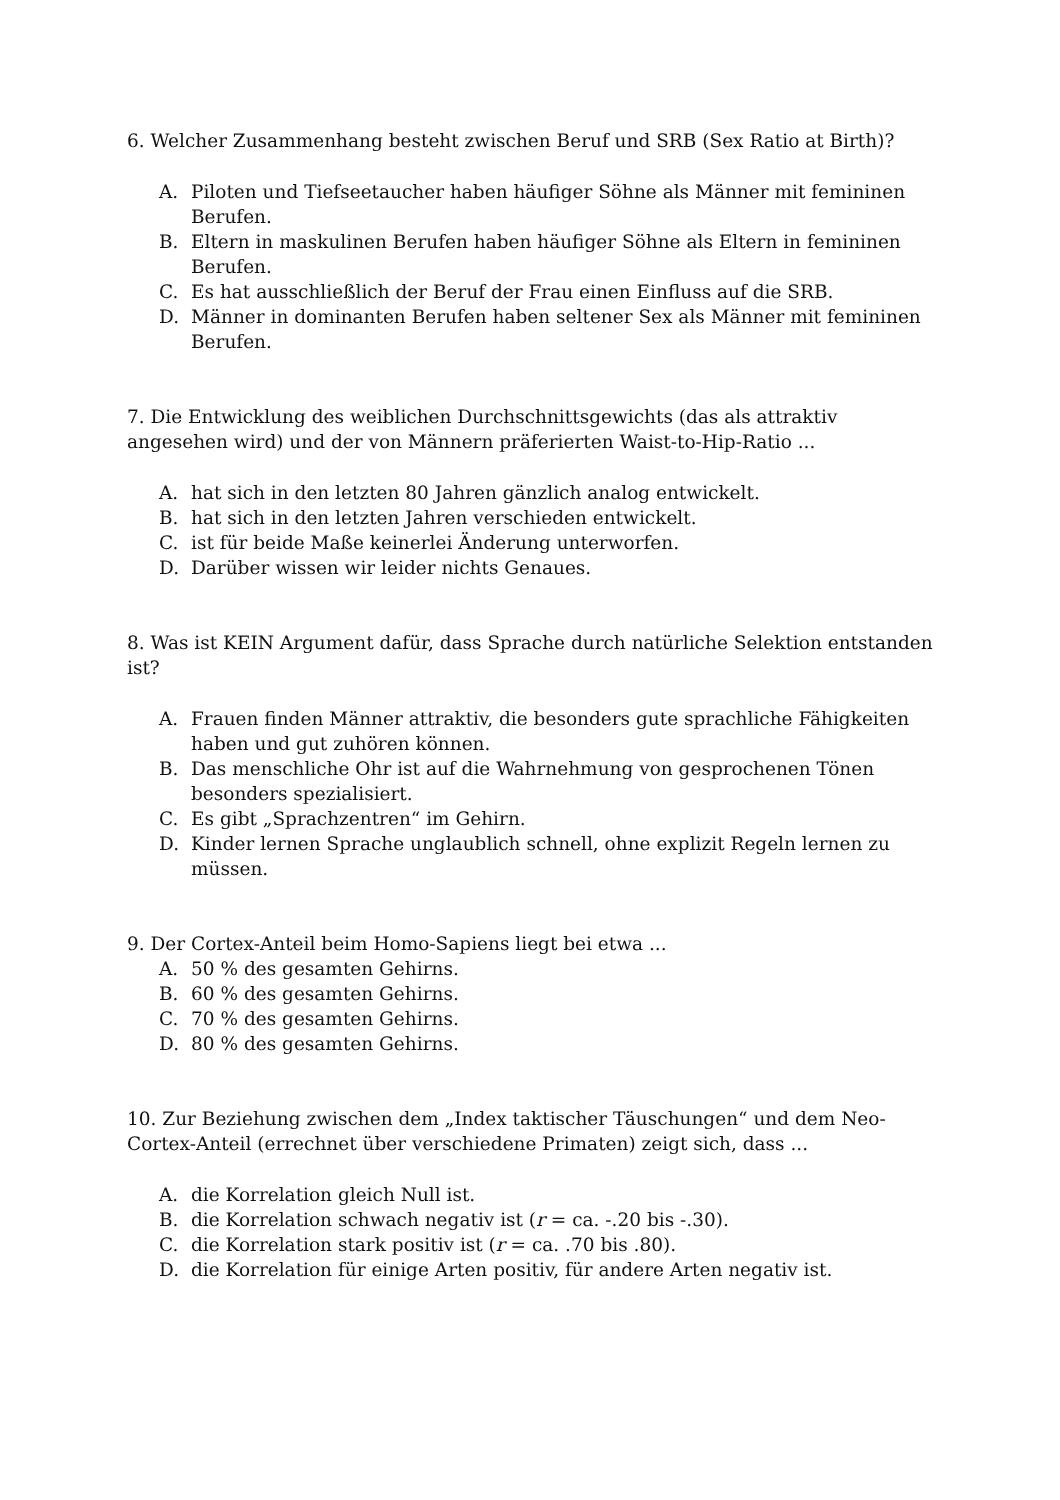6. Welcher Zusammenhang besteht zwischen Beruf und SRB (Sex Ratio at Birth)?
A. Piloten und Tiefseetaucher haben häufiger Söhne als Männer mit femininen Berufen.
B. Eltern in maskulinen Berufen haben häufiger Söhne als Eltern in femininen Berufen.
C. Es hat ausschließlich der Beruf der Frau einen Einfluss auf die SRB.
D. Männer in dominanten Berufen haben seltener Sex als Männer mit femininen Berufen.
7. Die Entwicklung des weiblichen Durchschnittsgewichts (das als attraktiv angesehen wird) und der von Männern präferierten Waist-to-Hip-Ratio ...
A. hat sich in den letzten 80 Jahren gänzlich analog entwickelt.
B. hat sich in den letzten Jahren verschieden entwickelt.
C. ist für beide Maße keinerlei Änderung unterworfen.
D. Darüber wissen wir leider nichts Genaues.
8. Was ist KEIN Argument dafür, dass Sprache durch natürliche Selektion entstanden ist?
A. Frauen finden Männer attraktiv, die besonders gute sprachliche Fähigkeiten haben und gut zuhören können.
B. Das menschliche Ohr ist auf die Wahrnehmung von gesprochenen Tönen besonders spezialisiert.
C. Es gibt „Sprachzentren“ im Gehirn.
D. Kinder lernen Sprache unglaublich schnell, ohne explizit Regeln lernen zu müssen.
9. Der Cortex-Anteil beim Homo-Sapiens liegt bei etwa ...
A. 50 % des gesamten Gehirns.
B. 60 % des gesamten Gehirns.
C. 70 % des gesamten Gehirns.
D. 80 % des gesamten Gehirns.
10. Zur Beziehung zwischen dem „Index taktischer Täuschungen“ und dem Neo-Cortex-Anteil (errechnet über verschiedene Primaten) zeigt sich, dass ...
A. die Korrelation gleich Null ist.
B. die Korrelation schwach negativ ist (r = ca. -.20 bis -.30).
C. die Korrelation stark positiv ist (r = ca. .70 bis .80).
D. die Korrelation für einige Arten positiv, für andere Arten negativ ist.